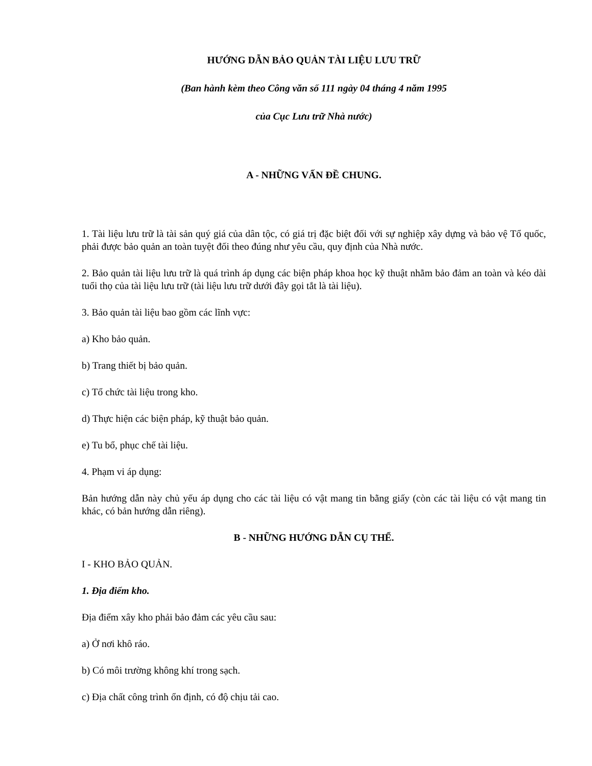HƯỚNG DẪN BẢO QUẢN TÀI LIỆU LƯU TRỮ
(Ban hành kèm theo Công văn số 111 ngày 04 tháng 4 năm 1995
của Cục Lưu trữ Nhà nước)
A - NHỮNG VẤN ĐỀ CHUNG.
1. Tài liệu lưu trữ là tài sản quý giá của dân tộc, có giá trị đặc biệt đối với sự nghiệp xây dựng và bảo vệ Tổ quốc, phải được bảo quản an toàn tuyệt đối theo đúng như yêu cầu, quy định của Nhà nước.
2. Bảo quản tài liệu lưu trữ là quá trình áp dụng các biện pháp khoa học kỹ thuật nhằm bảo đảm an toàn và kéo dài tuổi thọ của tài liệu lưu trữ (tài liệu lưu trữ dưới đây gọi tắt là tài liệu).
3. Bảo quản tài liệu bao gồm các lĩnh vực:
a) Kho bảo quản.
b) Trang thiết bị bảo quản.
c) Tổ chức tài liệu trong kho.
d) Thực hiện các biện pháp, kỹ thuật bảo quản.
e) Tu bổ, phục chế tài liệu.
4. Phạm vi áp dụng:
Bản hướng dẫn này chủ yếu áp dụng cho các tài liệu có vật mang tin bằng giấy (còn các tài liệu có vật mang tin khác, có bản hướng dẫn riêng).
B - NHỮNG HƯỚNG DẪN CỤ THỂ.
I - KHO BẢO QUẢN.
1. Địa điểm kho.
Địa điểm xây kho phải bảo đảm các yêu cầu sau:
a) Ở nơi khô ráo.
b) Có môi trường không khí trong sạch.
c) Địa chất công trình ổn định, có độ chịu tải cao.